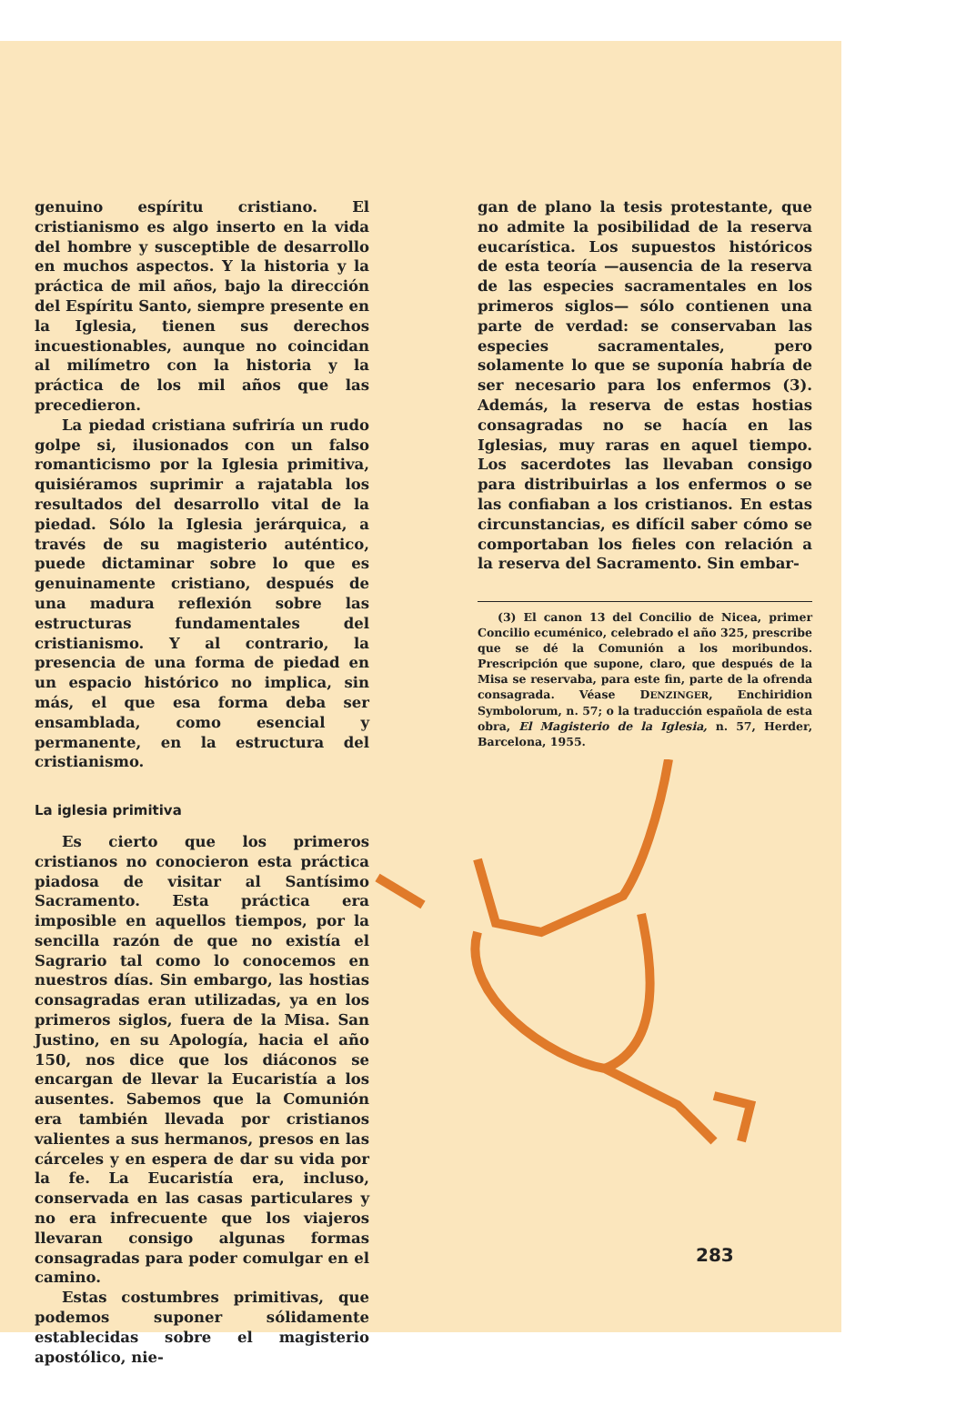genuino espíritu cristiano. El cristianismo es algo inserto en la vida del hombre y susceptible de desarrollo en muchos aspectos. Y la historia y la práctica de mil años, bajo la dirección del Espíritu Santo, siempre presente en la Iglesia, tienen sus derechos incuestionables, aunque no coincidan al milímetro con la historia y la práctica de los mil años que las precedieron.
La piedad cristiana sufriría un rudo golpe si, ilusionados con un falso romanticismo por la Iglesia primitiva, quisiéramos suprimir a rajatabla los resultados del desarrollo vital de la piedad. Sólo la Iglesia jerárquica, a través de su magisterio auténtico, puede dictaminar sobre lo que es genuinamente cristiano, después de una madura reflexión sobre las estructuras fundamentales del cristianismo. Y al contrario, la presencia de una forma de piedad en un espacio histórico no implica, sin más, el que esa forma deba ser ensamblada, como esencial y permanente, en la estructura del cristianismo.
La iglesia primitiva
Es cierto que los primeros cristianos no conocieron esta práctica piadosa de visitar al Santísimo Sacramento. Esta práctica era imposible en aquellos tiempos, por la sencilla razón de que no existía el Sagrario tal como lo conocemos en nuestros días. Sin embargo, las hostias consagradas eran utilizadas, ya en los primeros siglos, fuera de la Misa. San Justino, en su Apología, hacia el año 150, nos dice que los diáconos se encargan de llevar la Eucaristía a los ausentes. Sabemos que la Comunión era también llevada por cristianos valientes a sus hermanos, presos en las cárceles y en espera de dar su vida por la fe. La Eucaristía era, incluso, conservada en las casas particulares y no era infrecuente que los viajeros llevaran consigo algunas formas consagradas para poder comulgar en el camino.
Estas costumbres primitivas, que podemos suponer sólidamente establecidas sobre el magisterio apostólico, nie-
gan de plano la tesis protestante, que no admite la posibilidad de la reserva eucarística. Los supuestos históricos de esta teoría —ausencia de la reserva de las especies sacramentales en los primeros siglos— sólo contienen una parte de verdad: se conservaban las especies sacramentales, pero solamente lo que se suponía habría de ser necesario para los enfermos (3). Además, la reserva de estas hostias consagradas no se hacía en las Iglesias, muy raras en aquel tiempo. Los sacerdotes las llevaban consigo para distribuirlas a los enfermos o se las confiaban a los cristianos. En estas circunstancias, es difícil saber cómo se comportaban los fieles con relación a la reserva del Sacramento. Sin embar-
(3) El canon 13 del Concilio de Nicea, primer Concilio ecuménico, celebrado el año 325, prescribe que se dé la Comunión a los moribundos. Prescripción que supone, claro, que después de la Misa se reservaba, para este fin, parte de la ofrenda consagrada. Véase DENZINGER, Enchiridion Symbolorum, n. 57; o la traducción española de esta obra, El Magisterio de la Iglesia, n. 57, Herder, Barcelona, 1955.
283